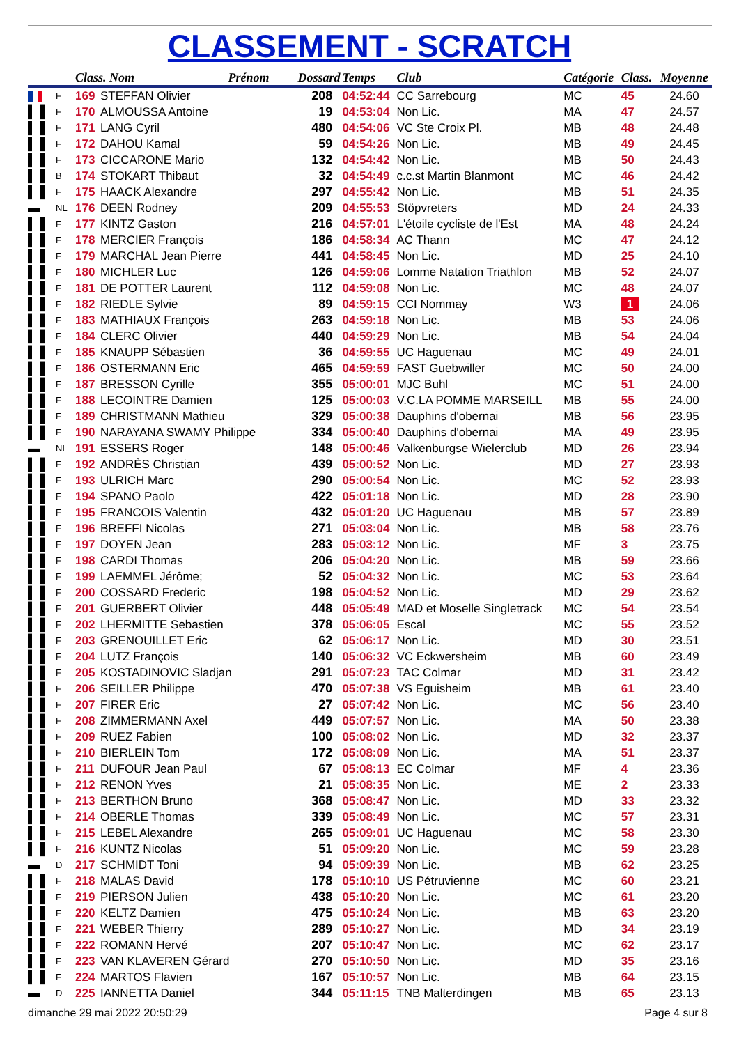CLASSEMENT - SCRATCH
| | | Class. Nom Prénom | | Dossard | Temps | Club | Catégorie | Class. | Moyenne |
| --- | --- | --- | --- | --- | --- | --- | --- | --- | --- |
| | F | 169 | STEFFAN Olivier | 208 | 04:52:44 | CC Sarrebourg | MC | 45 | 24.60 |
| ▌▐ | F | 170 | ALMOUSSA Antoine | 19 | 04:53:04 | Non Lic. | MA | 47 | 24.57 |
| ▌▐ | F | 171 | LANG Cyril | 480 | 04:54:06 | VC Ste Croix Pl. | MB | 48 | 24.48 |
| ▌▐ | F | 172 | DAHOU Kamal | 59 | 04:54:26 | Non Lic. | MB | 49 | 24.45 |
| ▌▐ | F | 173 | CICCARONE Mario | 132 | 04:54:42 | Non Lic. | MB | 50 | 24.43 |
| ▌▐ | B | 174 | STOKART Thibaut | 32 | 04:54:49 | c.c.st Martin Blanmont | MC | 46 | 24.42 |
| ▌▐ | F | 175 | HAACK Alexandre | 297 | 04:55:42 | Non Lic. | MB | 51 | 24.35 |
| ▬ | NL | 176 | DEEN Rodney | 209 | 04:55:53 | Stöpvreters | MD | 24 | 24.33 |
| ▌▐ | F | 177 | KINTZ Gaston | 216 | 04:57:01 | L'étoile cycliste de l'Est | MA | 48 | 24.24 |
| ▌▐ | F | 178 | MERCIER François | 186 | 04:58:34 | AC Thann | MC | 47 | 24.12 |
| ▌▐ | F | 179 | MARCHAL Jean Pierre | 441 | 04:58:45 | Non Lic. | MD | 25 | 24.10 |
| ▌▐ | F | 180 | MICHLER Luc | 126 | 04:59:06 | Lomme Natation Triathlon | MB | 52 | 24.07 |
| ▌▐ | F | 181 | DE POTTER Laurent | 112 | 04:59:08 | Non Lic. | MC | 48 | 24.07 |
| ▌▐ | F | 182 | RIEDLE Sylvie | 89 | 04:59:15 | CCI Nommay | W3 | 1 | 24.06 |
| ▌▐ | F | 183 | MATHIAUX François | 263 | 04:59:18 | Non Lic. | MB | 53 | 24.06 |
| ▌▐ | F | 184 | CLERC Olivier | 440 | 04:59:29 | Non Lic. | MB | 54 | 24.04 |
| ▌▐ | F | 185 | KNAUPP Sébastien | 36 | 04:59:55 | UC Haguenau | MC | 49 | 24.01 |
| ▌▐ | F | 186 | OSTERMANN Eric | 465 | 04:59:59 | FAST Guebwiller | MC | 50 | 24.00 |
| ▌▐ | F | 187 | BRESSON Cyrille | 355 | 05:00:01 | MJC Buhl | MC | 51 | 24.00 |
| ▌▐ | F | 188 | LECOINTRE Damien | 125 | 05:00:03 | V.C.LA POMME MARSEILL | MB | 55 | 24.00 |
| ▌▐ | F | 189 | CHRISTMANN Mathieu | 329 | 05:00:38 | Dauphins d'obernai | MB | 56 | 23.95 |
| ▌▐ | F | 190 | NARAYANA SWAMY Philippe | 334 | 05:00:40 | Dauphins d'obernai | MA | 49 | 23.95 |
| ▬ | NL | 191 | ESSERS Roger | 148 | 05:00:46 | Valkenburgse Wielerclub | MD | 26 | 23.94 |
| ▌▐ | F | 192 | ANDRÈS Christian | 439 | 05:00:52 | Non Lic. | MD | 27 | 23.93 |
| ▌▐ | F | 193 | ULRICH Marc | 290 | 05:00:54 | Non Lic. | MC | 52 | 23.93 |
| ▌▐ | F | 194 | SPANO Paolo | 422 | 05:01:18 | Non Lic. | MD | 28 | 23.90 |
| ▌▐ | F | 195 | FRANCOIS Valentin | 432 | 05:01:20 | UC Haguenau | MB | 57 | 23.89 |
| ▌▐ | F | 196 | BREFFI Nicolas | 271 | 05:03:04 | Non Lic. | MB | 58 | 23.76 |
| ▌▐ | F | 197 | DOYEN Jean | 283 | 05:03:12 | Non Lic. | MF | 3 | 23.75 |
| ▌▐ | F | 198 | CARDI Thomas | 206 | 05:04:20 | Non Lic. | MB | 59 | 23.66 |
| ▌▐ | F | 199 | LAEMMEL Jérôme; | 52 | 05:04:32 | Non Lic. | MC | 53 | 23.64 |
| ▌▐ | F | 200 | COSSARD Frederic | 198 | 05:04:52 | Non Lic. | MD | 29 | 23.62 |
| ▌▐ | F | 201 | GUERBERT Olivier | 448 | 05:05:49 | MAD et Moselle Singletrack | MC | 54 | 23.54 |
| ▌▐ | F | 202 | LHERMITTE Sebastien | 378 | 05:06:05 | Escal | MC | 55 | 23.52 |
| ▌▐ | F | 203 | GRENOUILLET Eric | 62 | 05:06:17 | Non Lic. | MD | 30 | 23.51 |
| ▌▐ | F | 204 | LUTZ François | 140 | 05:06:32 | VC Eckwersheim | MB | 60 | 23.49 |
| ▌▐ | F | 205 | KOSTADINOVIC Sladjan | 291 | 05:07:23 | TAC Colmar | MD | 31 | 23.42 |
| ▌▐ | F | 206 | SEILLER Philippe | 470 | 05:07:38 | VS Eguisheim | MB | 61 | 23.40 |
| ▌▐ | F | 207 | FIRER Eric | 27 | 05:07:42 | Non Lic. | MC | 56 | 23.40 |
| ▌▐ | F | 208 | ZIMMERMANN Axel | 449 | 05:07:57 | Non Lic. | MA | 50 | 23.38 |
| ▌▐ | F | 209 | RUEZ Fabien | 100 | 05:08:02 | Non Lic. | MD | 32 | 23.37 |
| ▌▐ | F | 210 | BIERLEIN Tom | 172 | 05:08:09 | Non Lic. | MA | 51 | 23.37 |
| ▌▐ | F | 211 | DUFOUR Jean Paul | 67 | 05:08:13 | EC Colmar | MF | 4 | 23.36 |
| ▌▐ | F | 212 | RENON Yves | 21 | 05:08:35 | Non Lic. | ME | 2 | 23.33 |
| ▌▐ | F | 213 | BERTHON Bruno | 368 | 05:08:47 | Non Lic. | MD | 33 | 23.32 |
| ▌▐ | F | 214 | OBERLE Thomas | 339 | 05:08:49 | Non Lic. | MC | 57 | 23.31 |
| ▌▐ | F | 215 | LEBEL Alexandre | 265 | 05:09:01 | UC Haguenau | MC | 58 | 23.30 |
| ▌▐ | F | 216 | KUNTZ Nicolas | 51 | 05:09:20 | Non Lic. | MC | 59 | 23.28 |
| ▬ | D | 217 | SCHMIDT Toni | 94 | 05:09:39 | Non Lic. | MB | 62 | 23.25 |
| ▌▐ | F | 218 | MALAS David | 178 | 05:10:10 | US Pétruvienne | MC | 60 | 23.21 |
| ▌▐ | F | 219 | PIERSON Julien | 438 | 05:10:20 | Non Lic. | MC | 61 | 23.20 |
| ▌▐ | F | 220 | KELTZ Damien | 475 | 05:10:24 | Non Lic. | MB | 63 | 23.20 |
| ▌▐ | F | 221 | WEBER Thierry | 289 | 05:10:27 | Non Lic. | MD | 34 | 23.19 |
| ▌▐ | F | 222 | ROMANN Hervé | 207 | 05:10:47 | Non Lic. | MC | 62 | 23.17 |
| ▌▐ | F | 223 | VAN KLAVEREN Gérard | 270 | 05:10:50 | Non Lic. | MD | 35 | 23.16 |
| ▌▐ | F | 224 | MARTOS Flavien | 167 | 05:10:57 | Non Lic. | MB | 64 | 23.15 |
| ▬ | D | 225 | IANNETTA Daniel | 344 | 05:11:15 | TNB Malterdingen | MB | 65 | 23.13 |
dimanche 29 mai 2022 20:50:29 Page 4 sur 8